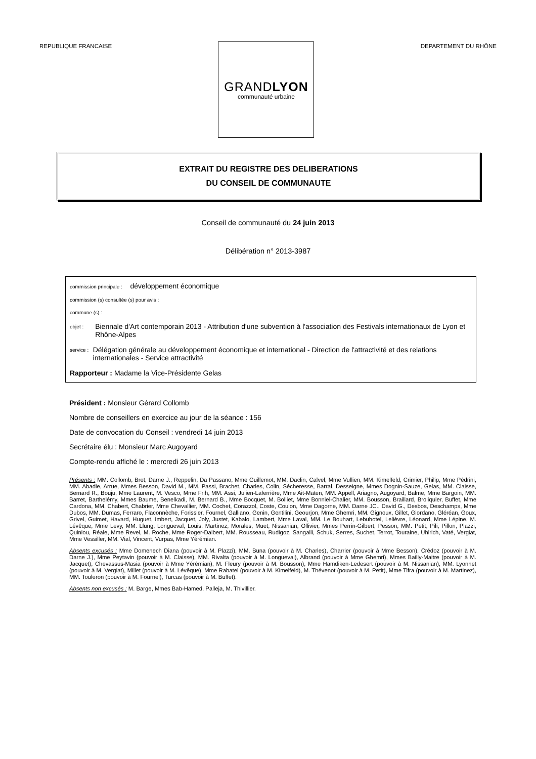REPUBLIQUE FRANCAISE
GRANDLYON
communauté urbaine
DEPARTEMENT DU RHÔNE
EXTRAIT DU REGISTRE DES DELIBERATIONS
DU CONSEIL DE COMMUNAUTE
Conseil de communauté du 24 juin 2013
Délibération n° 2013-3987
commission principale : développement économique
commission (s) consultée (s) pour avis :
commune (s) :
objet :
Biennale d'Art contemporain 2013 - Attribution d'une subvention à l'association des Festivals internationaux de Lyon et Rhône-Alpes
service :
Délégation générale au développement économique et international - Direction de l'attractivité et des relations internationales - Service attractivité
Rapporteur : Madame la Vice-Présidente Gelas
Président : Monsieur Gérard Collomb
Nombre de conseillers en exercice au jour de la séance : 156
Date de convocation du Conseil : vendredi 14 juin 2013
Secrétaire élu : Monsieur Marc Augoyard
Compte-rendu affiché le : mercredi 26 juin 2013
Présents : MM. Collomb, Bret, Darne J., Reppelin, Da Passano, Mme Guillemot, MM. Daclin, Calvel, Mme Vullien, MM. Kimelfeld, Crimier, Philip, Mme Pédrini, MM. Abadie, Arrue, Mmes Besson, David M., MM. Passi, Brachet, Charles, Colin, Sécheresse, Barral, Desseigne, Mmes Dognin-Sauze, Gelas, MM. Claisse, Bernard R., Bouju, Mme Laurent, M. Vesco, Mme Frih, MM. Assi, Julien-Laferrière, Mme Ait-Maten, MM. Appell, Ariagno, Augoyard, Balme, Mme Bargoin, MM. Barret, Barthelémy, Mmes Baume, Benelkadi, M. Bernard B., Mme Bocquet, M. Bolliet, Mme Bonniel-Chalier, MM. Bousson, Braillard, Broliquier, Buffet, Mme Cardona, MM. Chabert, Chabrier, Mme Chevallier, MM. Cochet, Corazzol, Coste, Coulon, Mme Dagorne, MM. Darne JC., David G., Desbos, Deschamps, Mme Dubos, MM. Dumas, Ferraro, Flaconnèche, Forissier, Fournel, Galliano, Genin, Gentilini, Geourjon, Mme Ghemri, MM. Gignoux, Gillet, Giordano, Gléréan, Goux, Grivel, Guimet, Havard, Huguet, Imbert, Jacquet, Joly, Justet, Kabalo, Lambert, Mme Laval, MM. Le Bouhart, Lebuhotel, Lelièvre, Léonard, Mme Lépine, M. Lévêque, Mme Levy, MM. Llung, Longueval, Louis, Martinez, Morales, Muet, Nissanian, Ollivier, Mmes Perrin-Gilbert, Pesson, MM. Petit, Pili, Pillon, Plazzi, Quiniou, Réale, Mme Revel, M. Roche, Mme Roger-Dalbert, MM. Rousseau, Rudigoz, Sangalli, Schuk, Serres, Suchet, Terrot, Touraine, Uhlrich, Vaté, Vergiat, Mme Vessiller, MM. Vial, Vincent, Vurpas, Mme Yérémian.
Absents excusés : Mme Domenech Diana (pouvoir à M. Plazzi), MM. Buna (pouvoir à M. Charles), Charrier (pouvoir à Mme Besson), Crédoz (pouvoir à M. Darne J.), Mme Peytavin (pouvoir à M. Claisse), MM. Rivalta (pouvoir à M. Longueval), Albrand (pouvoir à Mme Ghemri), Mmes Bailly-Maitre (pouvoir à M. Jacquet), Chevassus-Masia (pouvoir à Mme Yérémian), M. Fleury (pouvoir à M. Bousson), Mme Hamdiken-Ledesert (pouvoir à M. Nissanian), MM. Lyonnet (pouvoir à M. Vergiat), Millet (pouvoir à M. Lévêque), Mme Rabatel (pouvoir à M. Kimelfeld), M. Thévenot (pouvoir à M. Petit), Mme Tifra (pouvoir à M. Martinez), MM. Touleron (pouvoir à M. Fournel), Turcas (pouvoir à M. Buffet).
Absents non excusés : M. Barge, Mmes Bab-Hamed, Palleja, M. Thivillier.